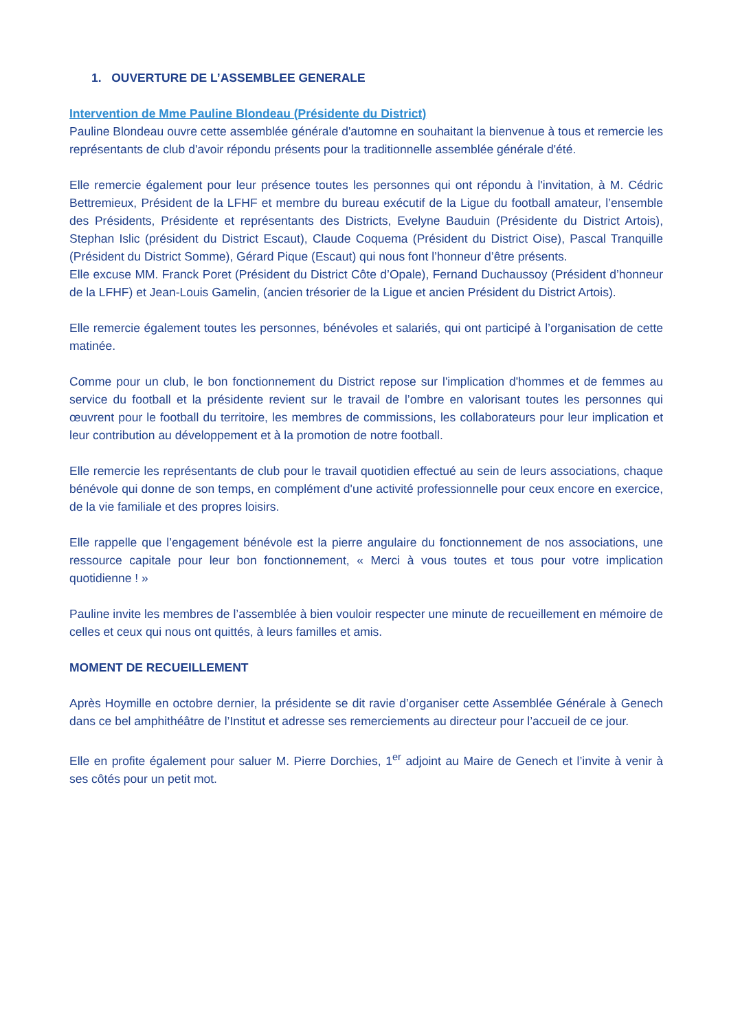1. OUVERTURE DE L’ASSEMBLEE GENERALE
Intervention de Mme Pauline Blondeau (Présidente du District)
Pauline Blondeau ouvre cette assemblée générale d'automne en souhaitant la bienvenue à tous et remercie les représentants de club d'avoir répondu présents pour la traditionnelle assemblée générale d'été.
Elle remercie également pour leur présence toutes les personnes qui ont répondu à l'invitation, à M. Cédric Bettremieux, Président de la LFHF et membre du bureau exécutif de la Ligue du football amateur, l’ensemble des Présidents, Présidente et représentants des Districts, Evelyne Bauduin (Présidente du District Artois), Stephan Islic (président du District Escaut), Claude Coquema (Président du District Oise), Pascal Tranquille (Président du District Somme), Gérard Pique (Escaut) qui nous font l’honneur d’être présents.
Elle excuse MM. Franck Poret (Président du District Côte d’Opale), Fernand Duchaussoy (Président d’honneur de la LFHF) et Jean-Louis Gamelin, (ancien trésorier de la Ligue et ancien Président du District Artois).
Elle remercie également toutes les personnes, bénévoles et salariés, qui ont participé à l’organisation de cette matinée.
Comme pour un club, le bon fonctionnement du District repose sur l'implication d'hommes et de femmes au service du football et la présidente revient sur le travail de l’ombre en valorisant toutes les personnes qui œuvrent pour le football du territoire, les membres de commissions, les collaborateurs pour leur implication et leur contribution au développement et à la promotion de notre football.
Elle remercie les représentants de club pour le travail quotidien effectué au sein de leurs associations, chaque bénévole qui donne de son temps, en complément d'une activité professionnelle pour ceux encore en exercice, de la vie familiale et des propres loisirs.
Elle rappelle que l’engagement bénévole est la pierre angulaire du fonctionnement de nos associations, une ressource capitale pour leur bon fonctionnement, « Merci à vous toutes et tous pour votre implication quotidienne ! »
Pauline invite les membres de l’assemblée à bien vouloir respecter une minute de recueillement en mémoire de celles et ceux qui nous ont quittés, à leurs familles et amis.
MOMENT DE RECUEILLEMENT
Après Hoymille en octobre dernier, la présidente se dit ravie d’organiser cette Assemblée Générale à Genech dans ce bel amphithéâtre de l’Institut et adresse ses remerciements au directeur pour l’accueil de ce jour.
Elle en profite également pour saluer M. Pierre Dorchies, 1<sup>er</sup> adjoint au Maire de Genech et l’invite à venir à ses côtés pour un petit mot.